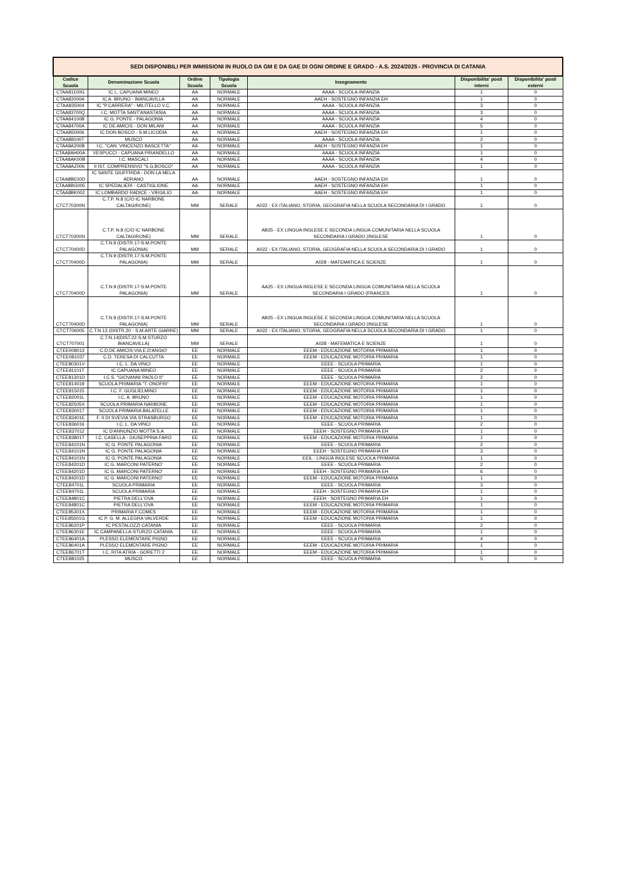| SEDI DISPONIBILI PER IMMISSIONI IN RUOLO DA GM E DA GAE DI OGNI ORDINE E GRADO - A.S. 2024/2025 - PROVINCIA DI CATANIA | | | | | | |
| Codice Scuola | Denominazione Scuola | Ordine Scuola | Tipologia Scuola | Insegnamento | Disponibilita' posti interni | Disponibilita' posti esterni |
| CTAA81100G | IC L. CAPUANA MINEO | AA | NORMALE | AAAA - SCUOLA INFANZIA | 1 | 0 |
| CTAA82000A | IC A. BRUNO - BIANCAVILLA | AA | NORMALE | AAEH - SOSTEGNO INFANZIA EH | 1 | 0 |
| CTAA835004 | IC "P.CARRERA" - MILITELLO V.C. | AA | NORMALE | AAAA - SCUOLA INFANZIA | 3 | 0 |
| CTAA83700Q | I.C. MOTTA SANT'ANASTASIA | AA | NORMALE | AAAA - SCUOLA INFANZIA | 3 | 0 |
| CTAA84100B | IC G. PONTE - PALAGONIA | AA | NORMALE | AAAA - SCUOLA INFANZIA | 4 | 0 |
| CTAA84700A | IC DE AMICIS - DON MILANI | AA | NORMALE | AAAA - SCUOLA INFANZIA | 5 | 0 |
| CTAA850006 | IC DON BOSCO - S.M.LICODIA | AA | NORMALE | AAEH - SOSTEGNO INFANZIA EH | 1 | 0 |
| CTAA88100T | MUSCO | AA | NORMALE | AAAA - SCUOLA INFANZIA | 2 | 0 |
| CTAA8A200B | I.C. "CAN. VINCENZO BASCETTA" | AA | NORMALE | AAEH - SOSTEGNO INFANZIA EH | 1 | 0 |
| CTAA8AH00A | VESPUCCI - CAPUANA PIRANDELLO | AA | NORMALE | AAAA - SCUOLA INFANZIA | 1 | 0 |
| CTAA8AK00B | I.C. MASCALI | AA | NORMALE | AAAA - SCUOLA INFANZIA | 4 | 0 |
| CTAA8AZ006 | II IST. COMPRENSIVO "S.G.BOSCO" | AA | NORMALE | AAAA - SCUOLA INFANZIA | 1 | 0 |
| CTAA8BE00D | IC SANTE GIUFFRIDA - DON LA MELA ADRANO | AA | NORMALE | AAEH - SOSTEGNO INFANZIA EH | 1 | 0 |
| CTAA8BG005 | IC SPEDALIERI - CASTIGLIONE | AA | NORMALE | AAEH - SOSTEGNO INFANZIA EH | 1 | 0 |
| CTAA8BK002 | IC LOMBARDO RADICE - VIRGILIO | AA | NORMALE | AAEH - SOSTEGNO INFANZIA EH | 1 | 0 |
| CTCT70300N | C.T.P. N.8 (C/O IC NARBONE CALTAGIRONE) | MM | SERALE | A022 - EX ITALIANO, STORIA, GEOGRAFIA NELLA SCUOLA SECONDARIA DI I GRADO | 1 | 0 |
| CTCT70300N | C.T.P. N.8 (C/O IC NARBONE CALTAGIRONE) | MM | SERALE | AB25 - EX LINGUA INGLESE E SECONDA LINGUA COMUNITARIA NELLA SCUOLA SECONDARIA I GRADO (INGLESE | 1 | 0 |
| CTCT70400D | C.T.N.9 (DISTR.17-S.M.PONTE PALAGONIA) | MM | SERALE | A022 - EX ITALIANO, STORIA, GEOGRAFIA NELLA SCUOLA SECONDARIA DI I GRADO | 1 | 0 |
| CTCT70400D | C.T.N.9 (DISTR.17-S.M.PONTE PALAGONIA) | MM | SERALE | A028 - MATEMATICA E SCIENZE | 1 | 0 |
| CTCT70400D | C.T.N.9 (DISTR.17-S.M.PONTE PALAGONIA) | MM | SERALE | AA25 - EX LINGUA INGLESE E SECONDA LINGUA COMUNITARIA NELLA SCUOLA SECONDARIA I GRADO (FRANCES | 1 | 0 |
| CTCT70400D | C.T.N.9 (DISTR.17-S.M.PONTE PALAGONIA) | MM | SERALE | AB25 - EX LINGUA INGLESE E SECONDA LINGUA COMUNITARIA NELLA SCUOLA SECONDARIA I GRADO (INGLESE | 1 | 0 |
| CTCT706005 | C.T.N.13 (DISTR.20 - S.M.ARTE GIARRE) | MM | SERALE | A022 - EX ITALIANO, STORIA, GEOGRAFIA NELLA SCUOLA SECONDARIA DI I GRADO | 1 | 0 |
| CTCT707001 | C.T.N.14(DIST.22-S.M.STURZO BIANCAVILLA) | MM | SERALE | A028 - MATEMATICA E SCIENZE | 1 | 0 |
| CTEE008013 | C.D.DE AMICIS-VIA E.D'ANGIO' | EE | NORMALE | EEEM - EDUCAZIONE MOTORIA PRIMARIA | 1 | 0 |
| CTEE081037 | C.D. TERESA DI CALCUTTA | EE | NORMALE | EEEM - EDUCAZIONE MOTORIA PRIMARIA | 1 | 0 |
| CTEE80301V | I.C. L. DA VINCI | EE | NORMALE | EEEE - SCUOLA PRIMARIA | 1 | 0 |
| CTEE81101T | IC CAPUANA MINEO | EE | NORMALE | EEEE - SCUOLA PRIMARIA | 2 | 0 |
| CTEE81301D | I.C.S. "GIOVANNI PAOLO II" | EE | NORMALE | EEEE - SCUOLA PRIMARIA | 2 | 0 |
| CTEE814019 | SCUOLA PRIMARIA "T. ONOFRI" | EE | NORMALE | EEEM - EDUCAZIONE MOTORIA PRIMARIA | 1 | 0 |
| CTEE815015 | I.C. F. GUGLIELMINO | EE | NORMALE | EEEM - EDUCAZIONE MOTORIA PRIMARIA | 1 | 0 |
| CTEE82001L | I.C. A. BRUNO | EE | NORMALE | EEEM - EDUCAZIONE MOTORIA PRIMARIA | 1 | 0 |
| CTEE82505X | SCUOLA PRIMARIA NARBONE | EE | NORMALE | EEEM - EDUCAZIONE MOTORIA PRIMARIA | 1 | 0 |
| CTEE830017 | SCUOLA PRIMARIA BALATELLE | EE | NORMALE | EEEM - EDUCAZIONE MOTORIA PRIMARIA | 1 | 0 |
| CTEE83401E | F. II DI SVEVIA VIA STRASBURGO | EE | NORMALE | EEEM - EDUCAZIONE MOTORIA PRIMARIA | 1 | 0 |
| CTEE836016 | I.C. L. DA VINCI | EE | NORMALE | EEEE - SCUOLA PRIMARIA | 2 | 0 |
| CTEE837012 | IC D'ANNUNZIO MOTTA S.A | EE | NORMALE | EEEH - SOSTEGNO PRIMARIA EH | 1 | 0 |
| CTEE83801T | I.C. CASELLA - GIUSEPPINA FARO | EE | NORMALE | EEEM - EDUCAZIONE MOTORIA PRIMARIA | 1 | 0 |
| CTEE84101N | IC G. PONTE PALAGONIA | EE | NORMALE | EEEE - SCUOLA PRIMARIA | 2 | 0 |
| CTEE84101N | IC G. PONTE PALAGONIA | EE | NORMALE | EEEH - SOSTEGNO PRIMARIA EH | 3 | 0 |
| CTEE84101N | IC G. PONTE PALAGONIA | EE | NORMALE | EEIL - LINGUA INGLESE SCUOLA PRIMARIA | 1 | 0 |
| CTEE84201D | IC G. MARCONI PATERNO' | EE | NORMALE | EEEE - SCUOLA PRIMARIA | 2 | 0 |
| CTEE84201D | IC G. MARCONI PATERNO' | EE | NORMALE | EEEH - SOSTEGNO PRIMARIA EH | 6 | 0 |
| CTEE84201D | IC G. MARCONI PATERNO' | EE | NORMALE | EEEM - EDUCAZIONE MOTORIA PRIMARIA | 1 | 0 |
| CTEE84701L | SCUOLA PRIMARIA | EE | NORMALE | EEEE - SCUOLA PRIMARIA | 3 | 0 |
| CTEE84701L | SCUOLA PRIMARIA | EE | NORMALE | EEEH - SOSTEGNO PRIMARIA EH | 1 | 0 |
| CTEE84801C | PIETRA DELL'OVA | EE | NORMALE | EEEH - SOSTEGNO PRIMARIA EH | 1 | 0 |
| CTEE84801C | PIETRA DELL'OVA | EE | NORMALE | EEEM - EDUCAZIONE MOTORIA PRIMARIA | 1 | 0 |
| CTEE85301X | PRIMARIA F.COMES | EE | NORMALE | EEEM - EDUCAZIONE MOTORIA PRIMARIA | 1 | 0 |
| CTEE85501G | IC P. G. M. ALLEGRA VALVERDE | EE | NORMALE | EEEM - EDUCAZIONE MOTORIA PRIMARIA | 1 | 0 |
| CTEE86201P | IC PESTALOZZI CATANIA | EE | NORMALE | EEEE - SCUOLA PRIMARIA | 2 | 0 |
| CTEE86301E | IC CAMPANELLA-STURZO CATANIA | EE | NORMALE | EEEE - SCUOLA PRIMARIA | 1 | 0 |
| CTEE86401A | PLESSO ELEMENTARE PIGNO | EE | NORMALE | EEEE - SCUOLA PRIMARIA | 4 | 0 |
| CTEE86401A | PLESSO ELEMENTARE PIGNO | EE | NORMALE | EEEM - EDUCAZIONE MOTORIA PRIMARIA | 1 | 0 |
| CTEE86701T | I.C. RITA ATRIA - GORETTI 2 | EE | NORMALE | EEEM - EDUCAZIONE MOTORIA PRIMARIA | 1 | 0 |
| CTEE881025 | MUSCO | EE | NORMALE | EEEE - SCUOLA PRIMARIA | 5 | 0 |